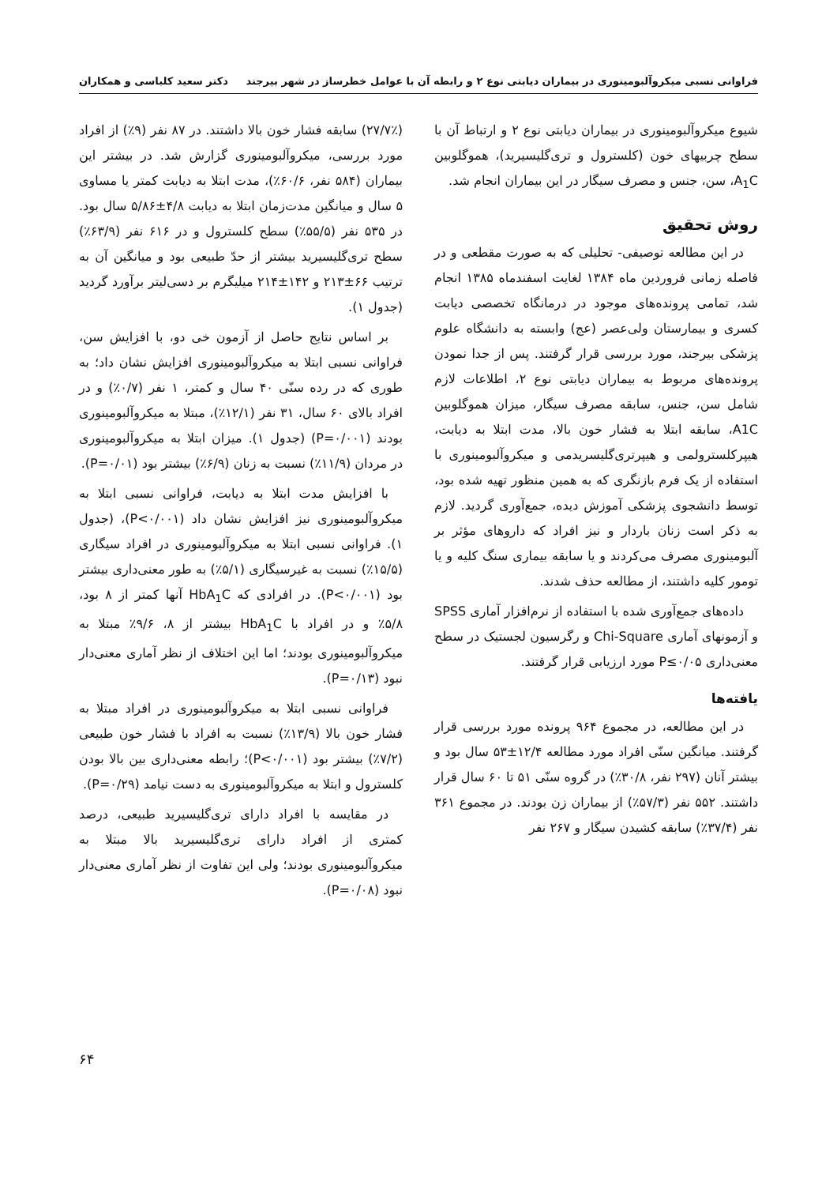فراوانی نسبی میکروآلبومینوری در بیماران دیابتی نوع ۲ و رابطه آن با عوامل خطرساز در شهر بیرجند دکتر سعید کلباسی و همکاران
شیوع میکروآلبومینوری در بیماران دیابتی نوع ۲ و ارتباط آن با سطح چربیهای خون (کلسترول و تری‌گلیسیرید)، هموگلوبین A<sub>1</sub>C، سن، جنس و مصرف سیگار در این بیماران انجام شد.
روش تحقیق
در این مطالعه توصیفی- تحلیلی که به صورت مقطعی و در فاصله زمانی فروردین ماه ۱۳۸۴ لغایت اسفندماه ۱۳۸۵ انجام شد، تمامی پرونده‌های موجود در درمانگاه تخصصی دیابت کسری و بیمارستان ولی‌عصر (عج) وابسته به دانشگاه علوم پزشکی بیرجند، مورد بررسی قرار گرفتند. پس از جدا نمودن پرونده‌های مربوط به بیماران دیابتی نوع ۲، اطلاعات لازم شامل سن، جنس، سابقه مصرف سیگار، میزان هموگلوبین A1C، سابقه ابتلا به فشار خون بالا، مدت ابتلا به دیابت، هیپرکلسترولمی و هیپرتری‌گلیسریدمی و میکروآلبومینوری با استفاده از یک فرم بازنگری که به همین منظور تهیه شده بود، توسط دانشجوی پزشکی آموزش دیده، جمع‌آوری گردید. لازم به ذکر است زنان باردار و نیز افراد که داروهای مؤثر بر آلبومینوری مصرف می‌کردند و یا سابقه بیماری سنگ کلیه و یا تومور کلیه داشتند، از مطالعه حذف شدند.
داده‌های جمع‌آوری شده با استفاده از نرم‌افزار آماری SPSS و آزمونهای آماری Chi-Square و رگرسیون لجستیک در سطح معنی‌داری P≤۰/۰۵ مورد ارزیابی قرار گرفتند.
یافته‌ها
در این مطالعه، در مجموع ۹۶۴ پرونده مورد بررسی قرار گرفتند. میانگین سنّی افراد مورد مطالعه ۱۲/۴±۵۳ سال بود و بیشتر آنان (۲۹۷ نفر، ۳۰/۸٪) در گروه سنّی ۵۱ تا ۶۰ سال قرار داشتند. ۵۵۲ نفر (۵۷/۳٪) از بیماران زن بودند. در مجموع ۳۶۱ نفر (۳۷/۴٪) سابقه کشیدن سیگار و ۲۶۷ نفر
(۲۷/۷٪) سابقه فشار خون بالا داشتند. در ۸۷ نفر (۹٪) از افراد مورد بررسی، میکروآلبومینوری گزارش شد. در بیشتر این بیماران (۵۸۴ نفر، ۶۰/۶٪)، مدت ابتلا به دیابت کمتر یا مساوی ۵ سال و میانگین مدت‌زمان ابتلا به دیابت ۴/۸±۵/۸۶ سال بود. در ۵۳۵ نفر (۵۵/۵٪) سطح کلسترول و در ۶۱۶ نفر (۶۳/۹٪) سطح تری‌گلیسیرید بیشتر از حدّ طبیعی بود و میانگین آن به ترتیب ۶۶±۲۱۳ و ۱۴۲±۲۱۴ میلیگرم بر دسی‌لیتر برآورد گردید (جدول ۱).
بر اساس نتایج حاصل از آزمون خی دو، با افزایش سن، فراوانی نسبی ابتلا به میکروآلبومینوری افزایش نشان داد؛ به طوری که در رده سنّی ۴۰ سال و کمتر، ۱ نفر (۰/۷٪) و در افراد بالای ۶۰ سال، ۳۱ نفر (۱۲/۱٪)، مبتلا به میکروآلبومینوری بودند (P=۰/۰۰۱) (جدول ۱). میزان ابتلا به میکروآلبومینوری در مردان (۱۱/۹٪) نسبت به زنان (۶/۹٪) بیشتر بود (P=۰/۰۱).
با افزایش مدت ابتلا به دیابت، فراوانی نسبی ابتلا به میکروآلبومینوری نیز افزایش نشان داد (P<۰/۰۰۱)، (جدول ۱). فراوانی نسبی ابتلا به میکروآلبومینوری در افراد سیگاری (۱۵/۵٪) نسبت به غیرسیگاری (۵/۱٪) به طور معنی‌داری بیشتر بود (P<۰/۰۰۱). در افرادی که HbA<sub>1</sub>C آنها کمتر از ۸ بود، ۵/۸٪ و در افراد با HbA<sub>1</sub>C بیشتر از ۸، ۹/۶٪ مبتلا به میکروآلبومینوری بودند؛ اما این اختلاف از نظر آماری معنی‌دار نبود (P=۰/۱۳).
فراوانی نسبی ابتلا به میکروآلبومینوری در افراد مبتلا به فشار خون بالا (۱۳/۹٪) نسبت به افراد با فشار خون طبیعی (۷/۲٪) بیشتر بود (P<۰/۰۰۱)؛ رابطه معنی‌داری بین بالا بودن کلسترول و ابتلا به میکروآلبومینوری به دست نیامد (P=۰/۲۹).
در مقایسه با افراد دارای تری‌گلیسیرید طبیعی، درصد کمتری از افراد دارای تری‌گلیسیرید بالا مبتلا به میکروآلبومینوری بودند؛ ولی این تفاوت از نظر آماری معنی‌دار نبود (P=۰/۰۸).
۶۴